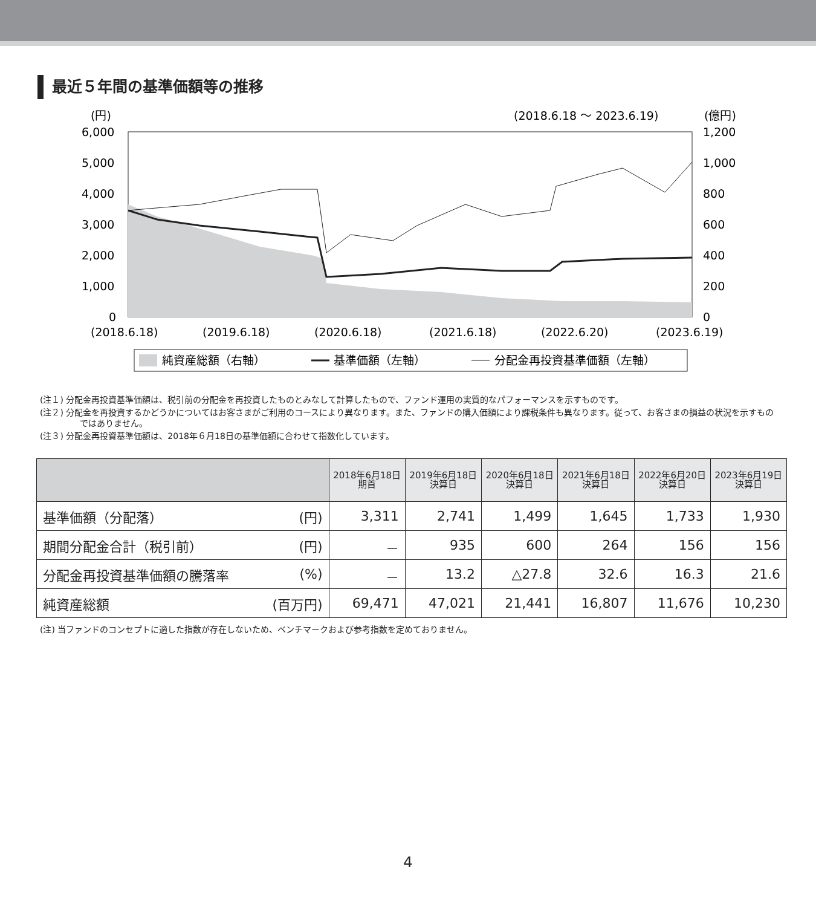最近５年間の基準価額等の推移
(円)
(2018.6.18 ～ 2023.6.19)
(億円)
6,000
5,000
4,000
3,000
2,000
1,000
0
1,200
1,000
800
600
400
200
0
(2018.6.18)
(2019.6.18)
(2020.6.18)
(2021.6.18)
(2022.6.20)
(2023.6.19)
純資産総額（右軸）
基準価額（左軸）
分配金再投資基準価額（左軸）
(注１) 分配金再投資基準価額は、税引前の分配金を再投資したものとみなして計算したもので、ファンド運用の実質的なパフォーマンスを示すものです。
(注２) 分配金を再投資するかどうかについてはお客さまがご利用のコースにより異なります。また、ファンドの購入価額により課税条件も異なります。従って、お客さまの損益の状況を示すものではありません。
(注３) 分配金再投資基準価額は、2018年６月18日の基準価額に合わせて指数化しています。
| | | 2018年6月18日 期首 | 2019年6月18日 決算日 | 2020年6月18日 決算日 | 2021年6月18日 決算日 | 2022年6月20日 決算日 | 2023年6月19日 決算日 |
| --- | --- | --- | --- | --- | --- | --- | --- |
| 基準価額（分配落） | (円) | 3,311 | 2,741 | 1,499 | 1,645 | 1,733 | 1,930 |
| 期間分配金合計（税引前） | (円) | － | 935 | 600 | 264 | 156 | 156 |
| 分配金再投資基準価額の騰落率 | (%) | － | 13.2 | △27.8 | 32.6 | 16.3 | 21.6 |
| 純資産総額 | (百万円) | 69,471 | 47,021 | 21,441 | 16,807 | 11,676 | 10,230 |
(注) 当ファンドのコンセプトに適した指数が存在しないため、ベンチマークおよび参考指数を定めておりません。
4